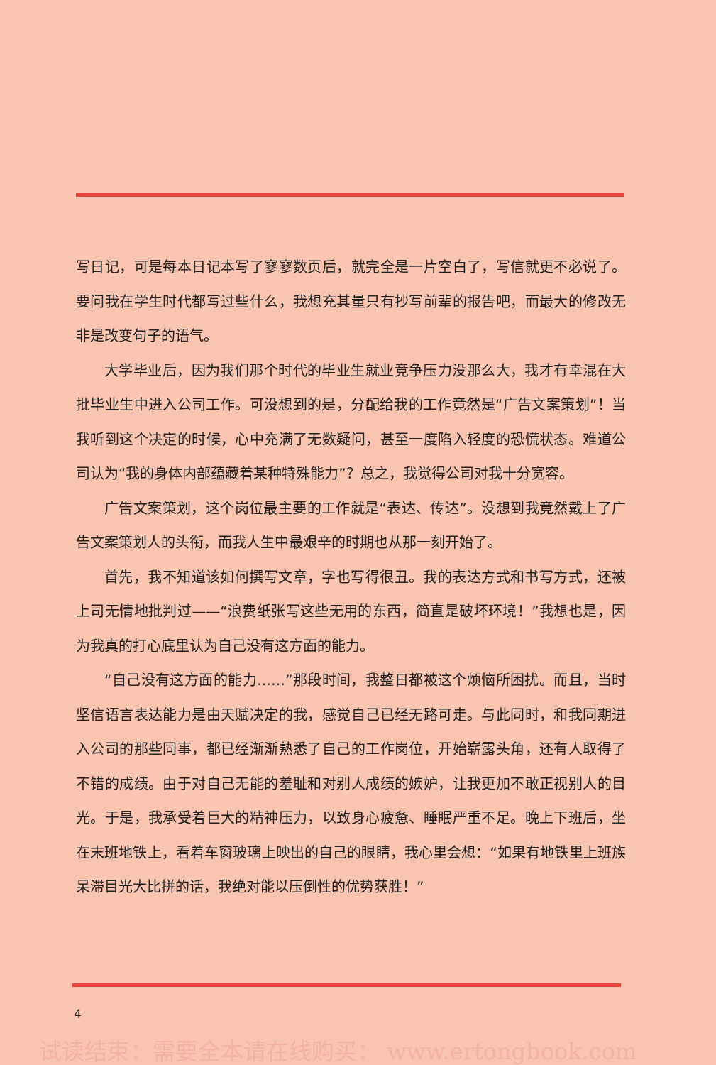写日记，可是每本日记本写了寥寥数页后，就完全是一片空白了，写信就更不必说了。要问我在学生时代都写过些什么，我想充其量只有抄写前辈的报告吧，而最大的修改无非是改变句子的语气。
大学毕业后，因为我们那个时代的毕业生就业竞争压力没那么大，我才有幸混在大批毕业生中进入公司工作。可没想到的是，分配给我的工作竟然是“广告文案策划”！当我听到这个决定的时候，心中充满了无数疑问，甚至一度陷入轻度的恐慌状态。难道公司认为“我的身体内部蕴藏着某种特殊能力”？总之，我觉得公司对我十分宽容。
广告文案策划，这个岗位最主要的工作就是“表达、传达”。没想到我竟然戴上了广告文案策划人的头衔，而我人生中最艰辛的时期也从那一刻开始了。
首先，我不知道该如何撰写文章，字也写得很丑。我的表达方式和书写方式，还被上司无情地批判过——“浪费纸张写这些无用的东西，简直是破坏环境！”我想也是，因为我真的打心底里认为自己没有这方面的能力。
“自己没有这方面的能力……”那段时间，我整日都被这个烦恼所困扰。而且，当时坚信语言表达能力是由天赋决定的我，感觉自己已经无路可走。与此同时，和我同期进入公司的那些同事，都已经渐渐熟悉了自己的工作岗位，开始崭露头角，还有人取得了不错的成绩。由于对自己无能的羞耻和对别人成绩的嫉妒，让我更加不敢正视别人的目光。于是，我承受着巨大的精神压力，以致身心疲惫、睡眠严重不足。晚上下班后，坐在末班地铁上，看着车窗玻璃上映出的自己的眼睛，我心里会想：“如果有地铁里上班族呆滞目光大比拼的话，我绝对能以压倒性的优势获胜！”
4
试读结束：需要全本请在线购买： www.ertongbook.com